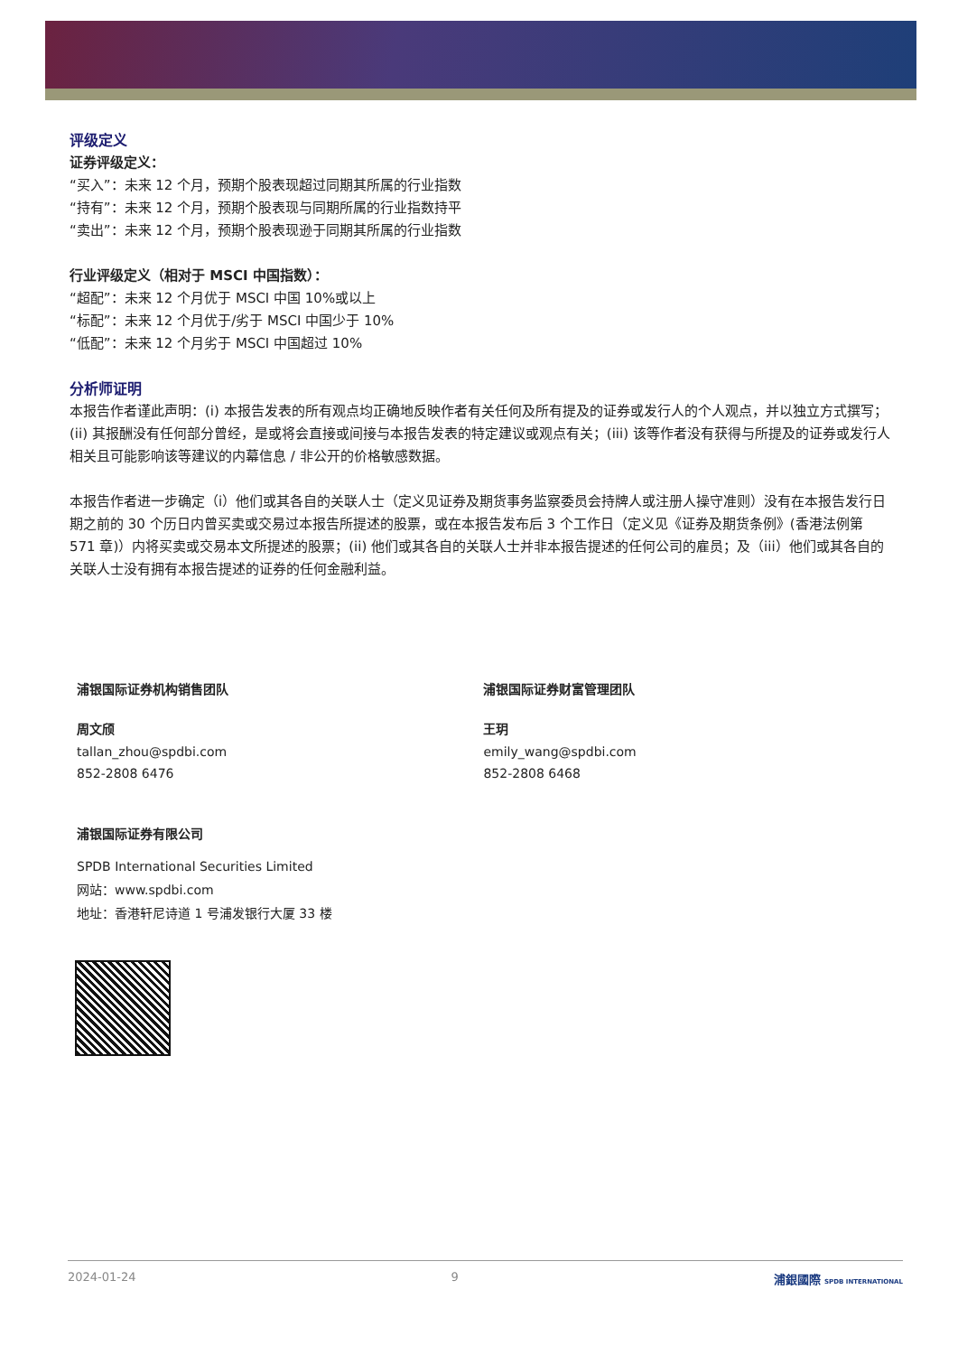评级定义
证券评级定义：
“买入”：未来 12 个月，预期个股表现超过同期其所属的行业指数
“持有”：未来 12 个月，预期个股表现与同期所属的行业指数持平
“卖出”：未来 12 个月，预期个股表现逊于同期其所属的行业指数
行业评级定义（相对于 MSCI 中国指数）：
“超配”：未来 12 个月优于 MSCI 中国 10%或以上
“标配”：未来 12 个月优于/劣于 MSCI 中国少于 10%
“低配”：未来 12 个月劣于 MSCI 中国超过 10%
分析师证明
本报告作者谨此声明：(i) 本报告发表的所有观点均正确地反映作者有关任何及所有提及的证券或发行人的个人观点，并以独立方式撰写；(ii) 其报酬没有任何部分曾经，是或将会直接或间接与本报告发表的特定建议或观点有关；(iii) 该等作者没有获得与所提及的证券或发行人相关且可能影响该等建议的内幕信息 / 非公开的价格敏感数据。
本报告作者进一步确定（i）他们或其各自的关联人士（定义见证券及期货事务监察委员会持牌人或注册人操守准则）没有在本报告发行日期之前的 30 个历日内曾买卖或交易过本报告所提述的股票，或在本报告发布后 3 个工作日（定义见《证券及期货条例》(香港法例第 571 章)）内将买卖或交易本文所提述的股票；(ii) 他们或其各自的关联人士并非本报告提述的任何公司的雇员；及（iii）他们或其各自的关联人士没有拥有本报告提述的证券的任何金融利益。
浦银国际证券机构销售团队
周文颀
tallan_zhou@spdbi.com
852-2808 6476
浦银国际证券财富管理团队
王玥
emily_wang@spdbi.com
852-2808 6468
浦银国际证券有限公司
SPDB International Securities Limited
网站：www.spdbi.com
地址：香港轩尼诗道 1 号浦发银行大厦 33 楼
2024-01-24 9 浦銀國際 SPDB INTERNATIONAL